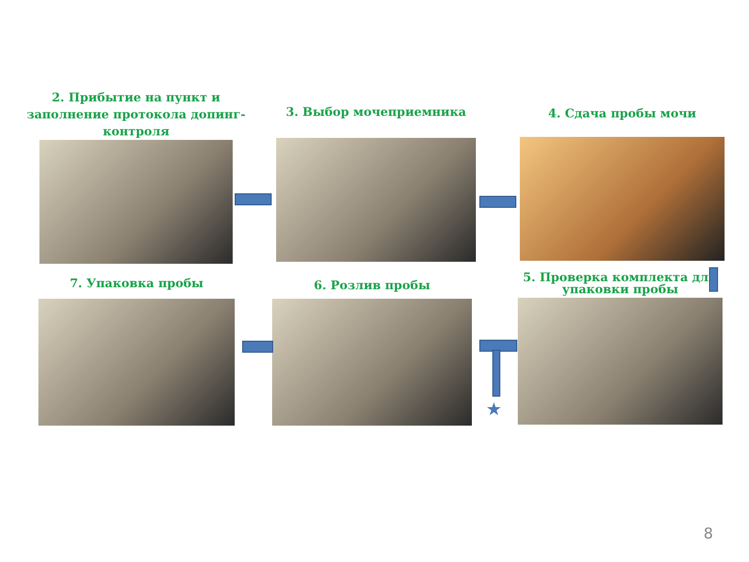2. Прибытие на пункт и заполнение протокола допинг-контроля
3. Выбор мочеприемника 4. Сдача пробы мочи
7. Упаковка пробы 6. Розлив пробы
5. Проверка комплекта для упаковки пробы
★
8